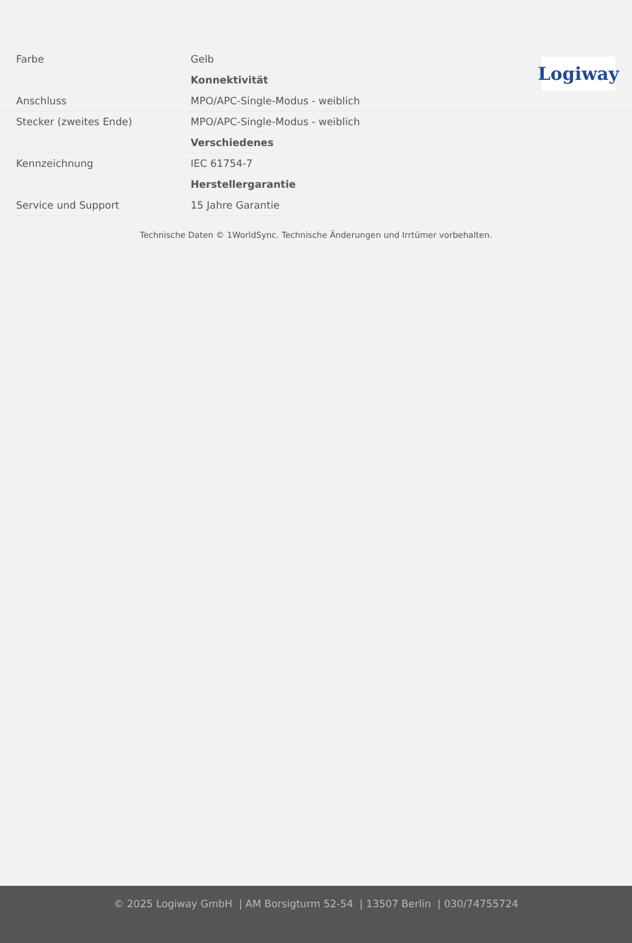Logiway
| Farbe | Gelb |
| | Konnektivität |
| Anschluss | MPO/APC-Single-Modus - weiblich |
| Stecker (zweites Ende) | MPO/APC-Single-Modus - weiblich |
| | Verschiedenes |
| Kennzeichnung | IEC 61754-7 |
| | Herstellergarantie |
| Service und Support | 15 Jahre Garantie |
Technische Daten © 1WorldSync. Technische Änderungen und Irrtümer vorbehalten.
© 2025 Logiway GmbH | AM Borsigturm 52-54 | 13507 Berlin | 030/74755724